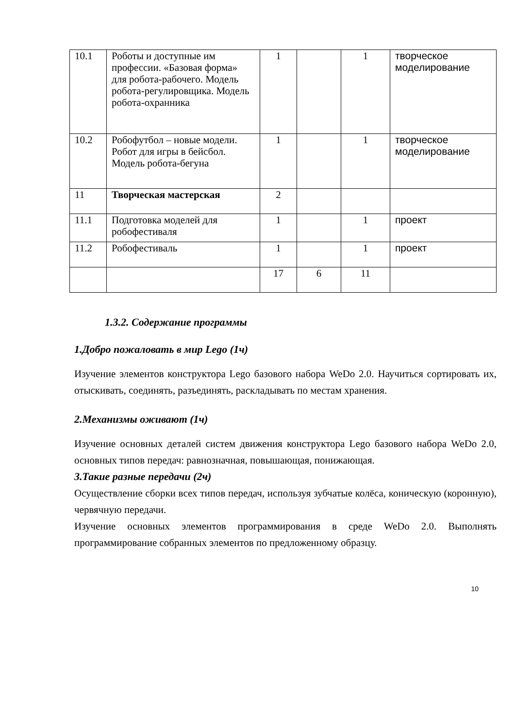| 10.1 | Роботы и доступные им профессии. «Базовая форма» для робота-рабочего. Модель робота-регулировщика. Модель робота-охранника | 1 | | 1 | творческое моделирование |
| 10.2 | Робофутбол – новые модели. Робот для игры в бейсбол. Модель робота-бегуна | 1 | | 1 | творческое моделирование |
| 11 | Творческая мастерская | 2 | | | |
| 11.1 | Подготовка моделей для робофестиваля | 1 | | 1 | проект |
| 11.2 | Робофестиваль | 1 | | 1 | проект |
| | | 17 | 6 | 11 | |
1.3.2. Содержание программы
1.Добро пожаловать в мир Lego (1ч)
Изучение элементов конструктора Lego базового набора WeDo 2.0. Научиться сортировать их, отыскивать, соединять, разъединять, раскладывать по местам хранения.
2.Механизмы оживают (1ч)
Изучение основных деталей систем движения конструктора Lego базового набора WeDo 2.0, основных типов передач: равнозначная, повышающая, понижающая.
3.Такие разные передачи (2ч)
Осуществление сборки всех типов передач, используя зубчатые колёса, коническую (коронную), червячную передачи.
Изучение основных элементов программирования в среде WeDo 2.0. Выполнять программирование собранных элементов по предложенному образцу.
10